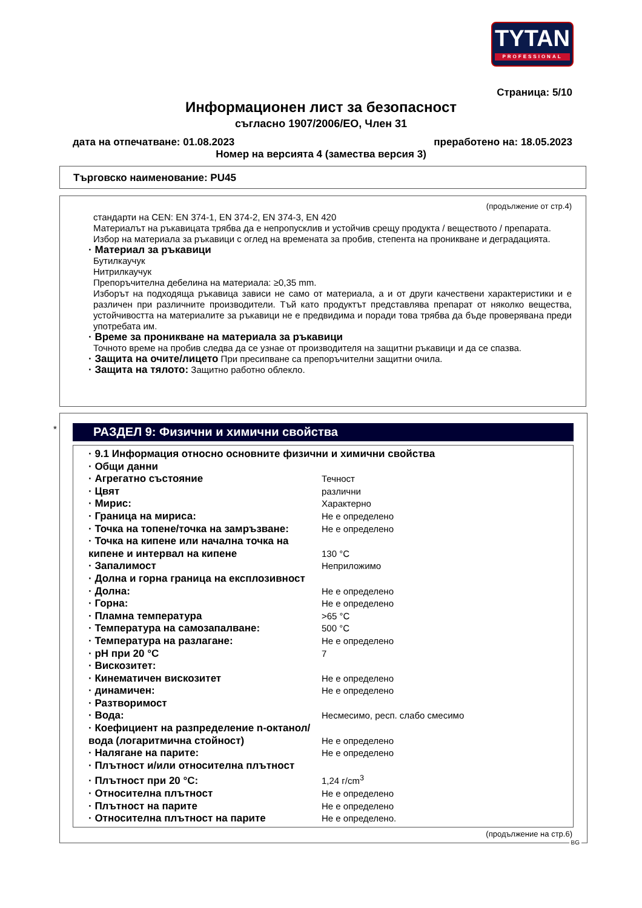TYTAN
PROFESSIONAL
Страница: 5/10
Информационен лист за безопасност
съгласно 1907/2006/ЕО, Член 31
дата на отпечатване: 01.08.2023 преработено на: 18.05.2023
Номер на версията 4 (замества версия 3)
Търговско наименование: PU45
(продължение от стр.4)
стандарти на CEN: EN 374-1, EN 374-2, EN 374-3, EN 420
Материалът на ръкавицата трябва да е непропусклив и устойчив срещу продукта / веществото / препарата.
Избор на материала за ръкавици с оглед на времената за пробив, степента на проникване и деградацията.
· Материал за ръкавици
Бутилкаучук
Нитрилкаучук
Препоръчителна дебелина на материала: ≥0,35 mm.
Изборът на подходяща ръкавица зависи не само от материала, а и от други качествени характеристики и е различен при различните производители. Тъй като продуктът представлява препарат от няколко вещества, устойчивостта на материалите за ръкавици не е предвидима и поради това трябва да бъде проверявана преди употребата им.
· Време за проникване на материала за ръкавици
Точното време на пробив следва да се узнае от производителя на защитни ръкавици и да се спазва.
· Защита на очите/лицето При пресипване са препоръчителни защитни очила.
· Защита на тялото: Защитно работно облекло.
*
РАЗДЕЛ 9: Физични и химични свойства
| · 9.1 Информация относно основните физични и химични свойства | |
| · Общи данни | |
| · Агрегатно състояние | Течност |
| · Цвят | различни |
| · Мирис: | Характерно |
| · Граница на мириса: | Не е определено |
| · Точка на топене/точка на замръзване: | Не е определено |
| · Точка на кипене или начална точка на кипене и интервал на кипене | 130 °C |
| · Запалимост | Неприложимо |
| · Долна и горна граница на експлозивност | |
| · Долна: | Не е определено |
| · Горна: | Не е определено |
| · Пламна температура | >65 °C |
| · Температура на самозапалване: | 500 °C |
| · Температура на разлагане: | Не е определено |
| · pH при 20 °C | 7 |
| · Вискозитет: | |
| · Кинематичен вискозитет | Не е определено |
| · динамичен: | Не е определено |
| · Разтворимост | |
| · Вода: | Несмесимо, респ. слабо смесимо |
| · Коефициент на разпределение n-октанол/ вода (логаритмична стойност) | Не е определено |
| · Налягане на парите: | Не е определено |
| · Плътност и/или относителна плътност | |
| · Плътност при 20 °C: | 1,24 г/cm<sup>3</sup> |
| · Относителна плътност | Не е определено |
| · Плътност на парите | Не е определено |
| · Относителна плътност на парите | Не е определено. |
(продължение на стр.6)
BG